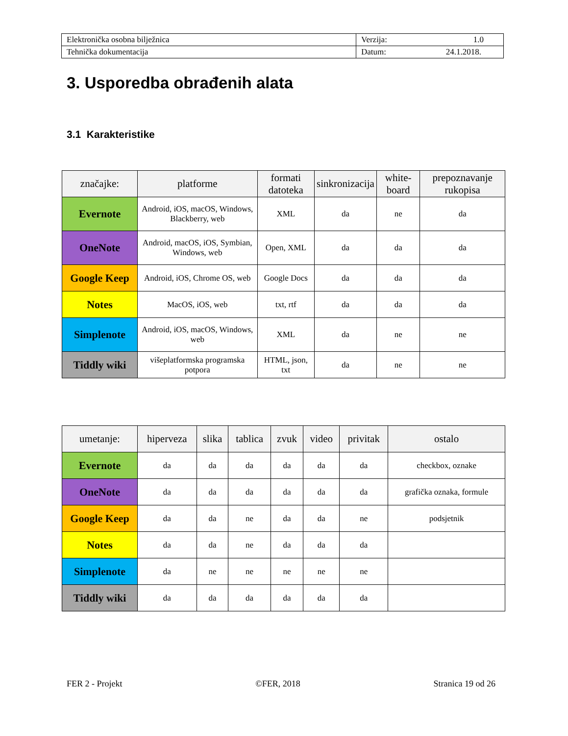| Elektronička osobna bilježnica | Verzija: 1.0 |
| Tehnička dokumentacija | Datum: 24.1.2018. |
3. Usporedba obrađenih alata
3.1 Karakteristike
| značajke: | platforme | formati datoteka | sinkronizacija | white-board | prepoznavanje rukopisa |
| --- | --- | --- | --- | --- | --- |
| Evernote | Android, iOS, macOS, Windows, Blackberry, web | XML | da | ne | da |
| OneNote | Android, macOS, iOS, Symbian, Windows, web | Open, XML | da | da | da |
| Google Keep | Android, iOS, Chrome OS, web | Google Docs | da | da | da |
| Notes | MacOS, iOS, web | txt, rtf | da | da | da |
| Simplenote | Android, iOS, macOS, Windows, web | XML | da | ne | ne |
| Tiddly wiki | višeplatformska programska potpora | HTML, json, txt | da | ne | ne |
| umetanje: | hiperveza | slika | tablica | zvuk | video | privitak | ostalo |
| --- | --- | --- | --- | --- | --- | --- | --- |
| Evernote | da | da | da | da | da | da | checkbox, oznake |
| OneNote | da | da | da | da | da | da | grafička oznaka, formule |
| Google Keep | da | da | ne | da | da | ne | podsjetnik |
| Notes | da | da | ne | da | da | da | |
| Simplenote | da | ne | ne | ne | ne | ne | |
| Tiddly wiki | da | da | da | da | da | da | |
FER 2 - Projekt ©FER, 2018 Stranica 19 od 26